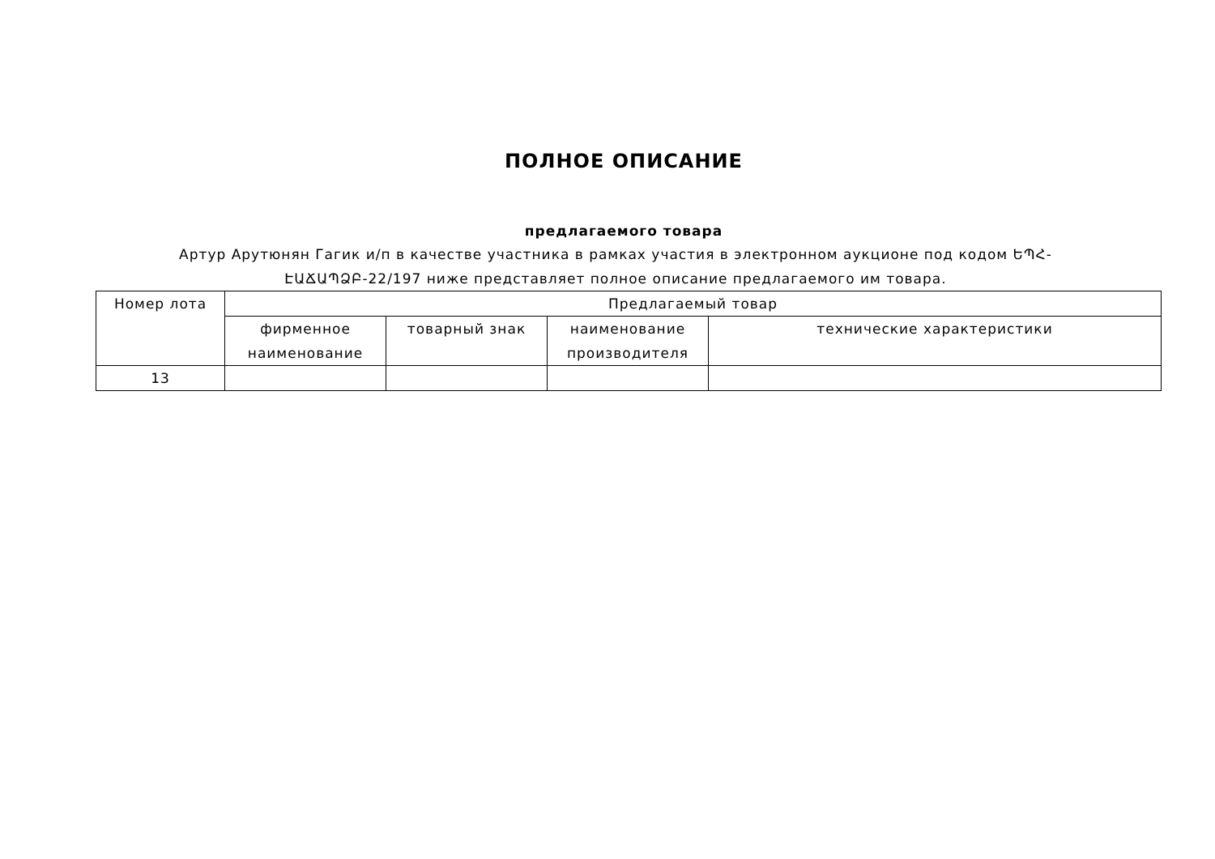ПОЛНОЕ ОПИСАНИЕ
предлагаемого товара
Артур Арутюнян Гагик и/п в качестве участника в рамках участия в электронном аукционе под кодом ԵՊՀ-ԷԱՃԱՊՁԲ-22/197 ниже представляет полное описание предлагаемого им товара.
| Номер лота | Предлагаемый товар | | | |
| --- | --- | --- | --- | --- |
| | фирменное наименование | товарный знак | наименование производителя | технические характеристики |
| 13 | | | | |